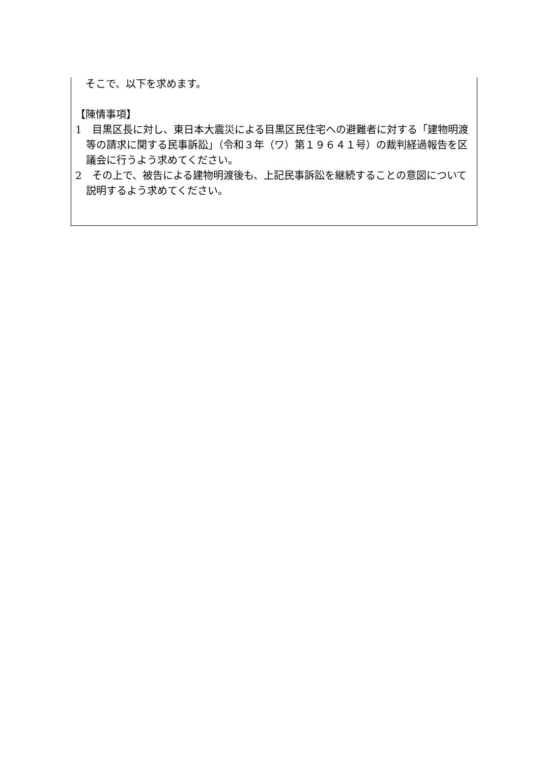そこで、以下を求めます。
【陳情事項】
1　目黒区長に対し、東日本大震災による目黒区民住宅への避難者に対する「建物明渡等の請求に関する民事訴訟」（令和３年（ワ）第１９６４１号）の裁判経過報告を区議会に行うよう求めてください。
2　その上で、被告による建物明渡後も、上記民事訴訟を継続することの意図について説明するよう求めてください。